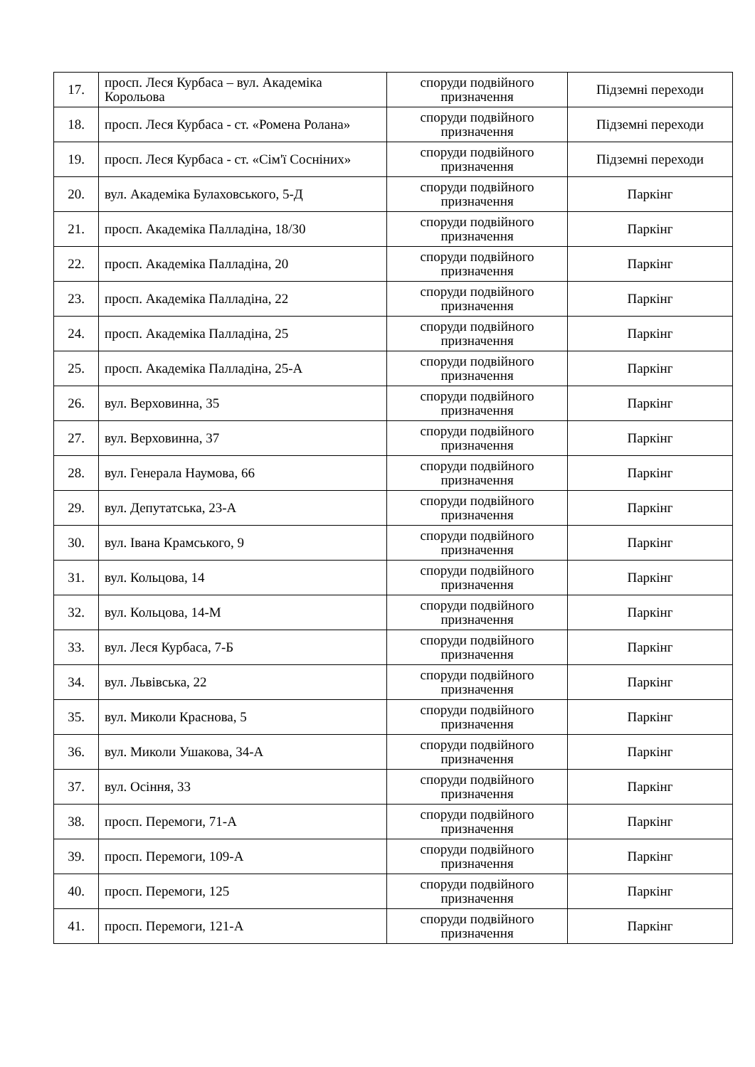| 17. | просп. Леся Курбаса – вул. Академіка Корольова | споруди подвійного призначення | Підземні переходи |
| 18. | просп. Леся Курбаса - ст. «Ромена Ролана» | споруди подвійного призначення | Підземні переходи |
| 19. | просп. Леся Курбаса - ст. «Сім'ї Сосніних» | споруди подвійного призначення | Підземні переходи |
| 20. | вул. Академіка Булаховського, 5-Д | споруди подвійного призначення | Паркінг |
| 21. | просп. Академіка Палладіна, 18/30 | споруди подвійного призначення | Паркінг |
| 22. | просп. Академіка Палладіна, 20 | споруди подвійного призначення | Паркінг |
| 23. | просп. Академіка Палладіна, 22 | споруди подвійного призначення | Паркінг |
| 24. | просп. Академіка Палладіна, 25 | споруди подвійного призначення | Паркінг |
| 25. | просп. Академіка Палладіна, 25-А | споруди подвійного призначення | Паркінг |
| 26. | вул. Верховинна, 35 | споруди подвійного призначення | Паркінг |
| 27. | вул. Верховинна, 37 | споруди подвійного призначення | Паркінг |
| 28. | вул. Генерала Наумова, 66 | споруди подвійного призначення | Паркінг |
| 29. | вул. Депутатська, 23-А | споруди подвійного призначення | Паркінг |
| 30. | вул. Івана Крамського, 9 | споруди подвійного призначення | Паркінг |
| 31. | вул. Кольцова, 14 | споруди подвійного призначення | Паркінг |
| 32. | вул. Кольцова, 14-М | споруди подвійного призначення | Паркінг |
| 33. | вул. Леся Курбаса, 7-Б | споруди подвійного призначення | Паркінг |
| 34. | вул. Львівська, 22 | споруди подвійного призначення | Паркінг |
| 35. | вул. Миколи Краснова, 5 | споруди подвійного призначення | Паркінг |
| 36. | вул. Миколи Ушакова, 34-А | споруди подвійного призначення | Паркінг |
| 37. | вул. Осіння, 33 | споруди подвійного призначення | Паркінг |
| 38. | просп. Перемоги, 71-А | споруди подвійного призначення | Паркінг |
| 39. | просп. Перемоги, 109-А | споруди подвійного призначення | Паркінг |
| 40. | просп. Перемоги, 125 | споруди подвійного призначення | Паркінг |
| 41. | просп. Перемоги, 121-А | споруди подвійного призначення | Паркінг |